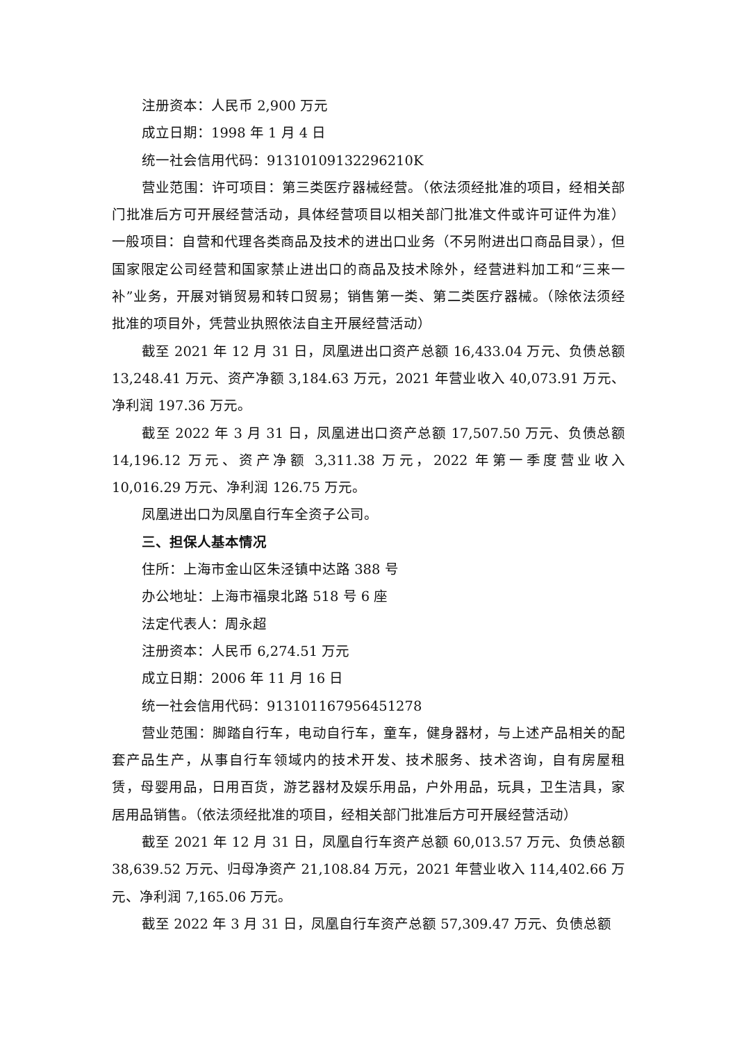注册资本：人民币 2,900 万元
成立日期：1998 年 1 月 4 日
统一社会信用代码：91310109132296210K
营业范围：许可项目：第三类医疗器械经营。（依法须经批准的项目，经相关部门批准后方可开展经营活动，具体经营项目以相关部门批准文件或许可证件为准）一般项目：自营和代理各类商品及技术的进出口业务（不另附进出口商品目录），但国家限定公司经营和国家禁止进出口的商品及技术除外，经营进料加工和“三来一补”业务，开展对销贸易和转口贸易；销售第一类、第二类医疗器械。（除依法须经批准的项目外，凭营业执照依法自主开展经营活动）
截至 2021 年 12 月 31 日，凤凰进出口资产总额 16,433.04 万元、负债总额 13,248.41 万元、资产净额 3,184.63 万元，2021 年营业收入 40,073.91 万元、净利润 197.36 万元。
截至 2022 年 3 月 31 日，凤凰进出口资产总额 17,507.50 万元、负债总额 14,196.12 万元、资产净额 3,311.38 万元，2022 年第一季度营业收入 10,016.29 万元、净利润 126.75 万元。
凤凰进出口为凤凰自行车全资子公司。
三、担保人基本情况
住所：上海市金山区朱泾镇中达路 388 号
办公地址：上海市福泉北路 518 号 6 座
法定代表人：周永超
注册资本：人民币 6,274.51 万元
成立日期：2006 年 11 月 16 日
统一社会信用代码：913101167956451278
营业范围：脚踏自行车，电动自行车，童车，健身器材，与上述产品相关的配套产品生产，从事自行车领域内的技术开发、技术服务、技术咨询，自有房屋租赁，母婴用品，日用百货，游艺器材及娱乐用品，户外用品，玩具，卫生洁具，家居用品销售。（依法须经批准的项目，经相关部门批准后方可开展经营活动）
截至 2021 年 12 月 31 日，凤凰自行车资产总额 60,013.57 万元、负债总额 38,639.52 万元、归母净资产 21,108.84 万元，2021 年营业收入 114,402.66 万元、净利润 7,165.06 万元。
截至 2022 年 3 月 31 日，凤凰自行车资产总额 57,309.47 万元、负债总额